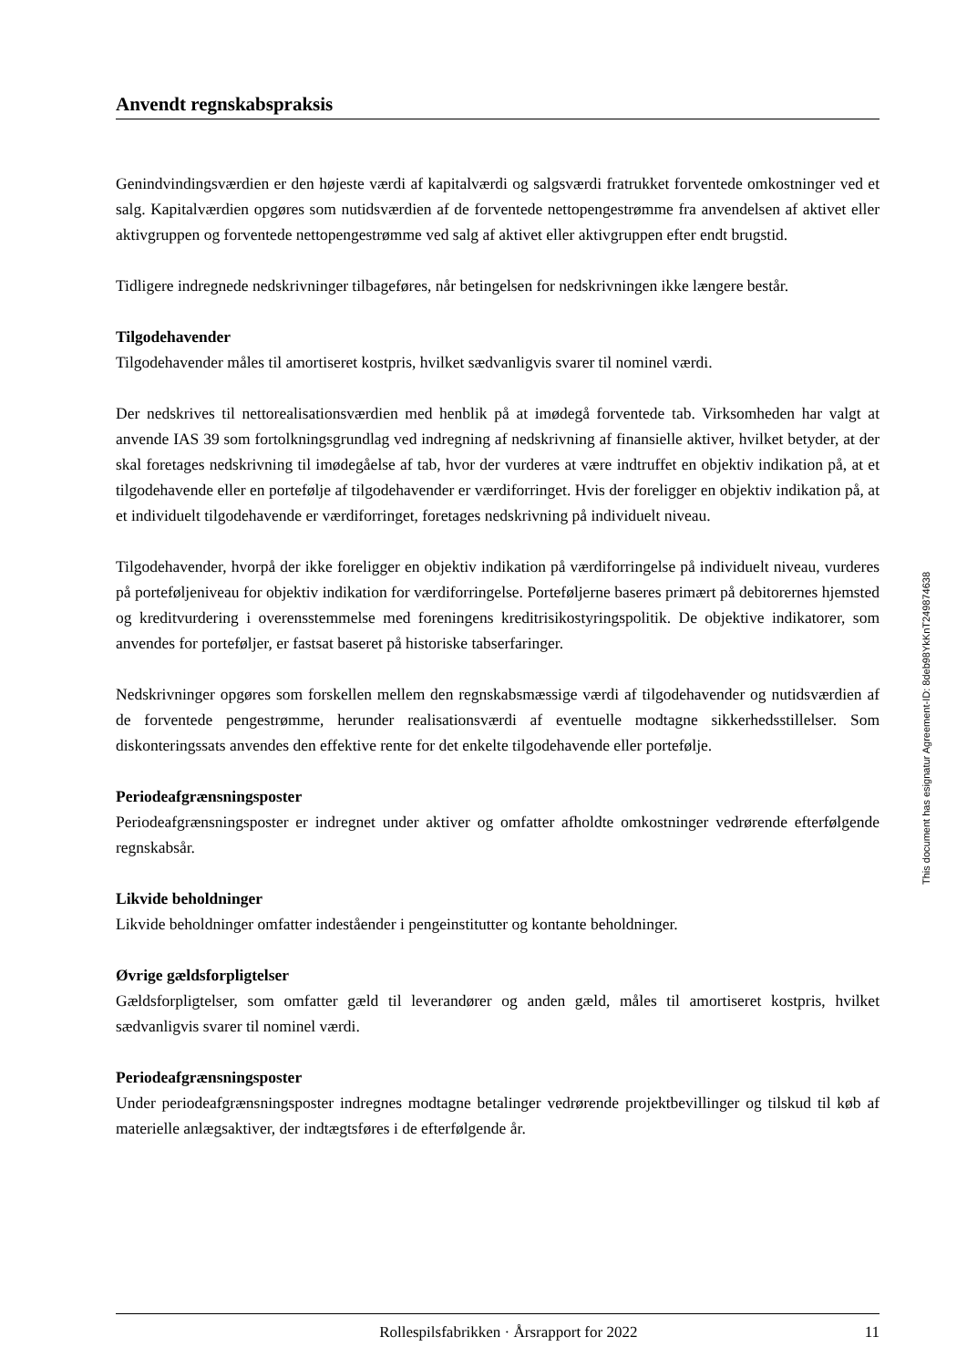Anvendt regnskabspraksis
Genindvindingsværdien er den højeste værdi af kapitalværdi og salgsværdi fratrukket forventede omkostninger ved et salg. Kapitalværdien opgøres som nutidsværdien af de forventede nettopengestrømme fra anvendelsen af aktivet eller aktivgruppen og forventede nettopengestrømme ved salg af aktivet eller aktivgruppen efter endt brugstid.
Tidligere indregnede nedskrivninger tilbageføres, når betingelsen for nedskrivningen ikke længere består.
Tilgodehavender
Tilgodehavender måles til amortiseret kostpris, hvilket sædvanligvis svarer til nominel værdi.
Der nedskrives til nettorealisationsværdien med henblik på at imødegå forventede tab. Virksomheden har valgt at anvende IAS 39 som fortolkningsgrundlag ved indregning af nedskrivning af finansielle aktiver, hvilket betyder, at der skal foretages nedskrivning til imødegåelse af tab, hvor der vurderes at være indtruffet en objektiv indikation på, at et tilgodehavende eller en portefølje af tilgodehavender er værdiforringet. Hvis der foreligger en objektiv indikation på, at et individuelt tilgodehavende er værdiforringet, foretages nedskrivning på individuelt niveau.
Tilgodehavender, hvorpå der ikke foreligger en objektiv indikation på værdiforringelse på individuelt niveau, vurderes på porteføljeniveau for objektiv indikation for værdiforringelse. Porteføljerne baseres primært på debitorernes hjemsted og kreditvurdering i overensstemmelse med foreningens kreditrisikostyringspolitik. De objektive indikatorer, som anvendes for porteføljer, er fastsat baseret på historiske tabserfaringer.
Nedskrivninger opgøres som forskellen mellem den regnskabsmæssige værdi af tilgodehavender og nutidsværdien af de forventede pengestrømme, herunder realisationsværdi af eventuelle modtagne sikkerhedsstillelser. Som diskonteringssats anvendes den effektive rente for det enkelte tilgodehavende eller portefølje.
Periodeafgrænsningsposter
Periodeafgrænsningsposter er indregnet under aktiver og omfatter afholdte omkostninger vedrørende efterfølgende regnskabsår.
Likvide beholdninger
Likvide beholdninger omfatter indeståender i pengeinstitutter og kontante beholdninger.
Øvrige gældsforpligtelser
Gældsforpligtelser, som omfatter gæld til leverandører og anden gæld, måles til amortiseret kostpris, hvilket sædvanligvis svarer til nominel værdi.
Periodeafgrænsningsposter
Under periodeafgrænsningsposter indregnes modtagne betalinger vedrørende projektbevillinger og tilskud til køb af materielle anlægsaktiver, der indtægtsføres i de efterfølgende år.
This document has esignatur Agreement-ID: 8deb98YkKnT249874638
Rollespilsfabrikken · Årsrapport for 2022 11